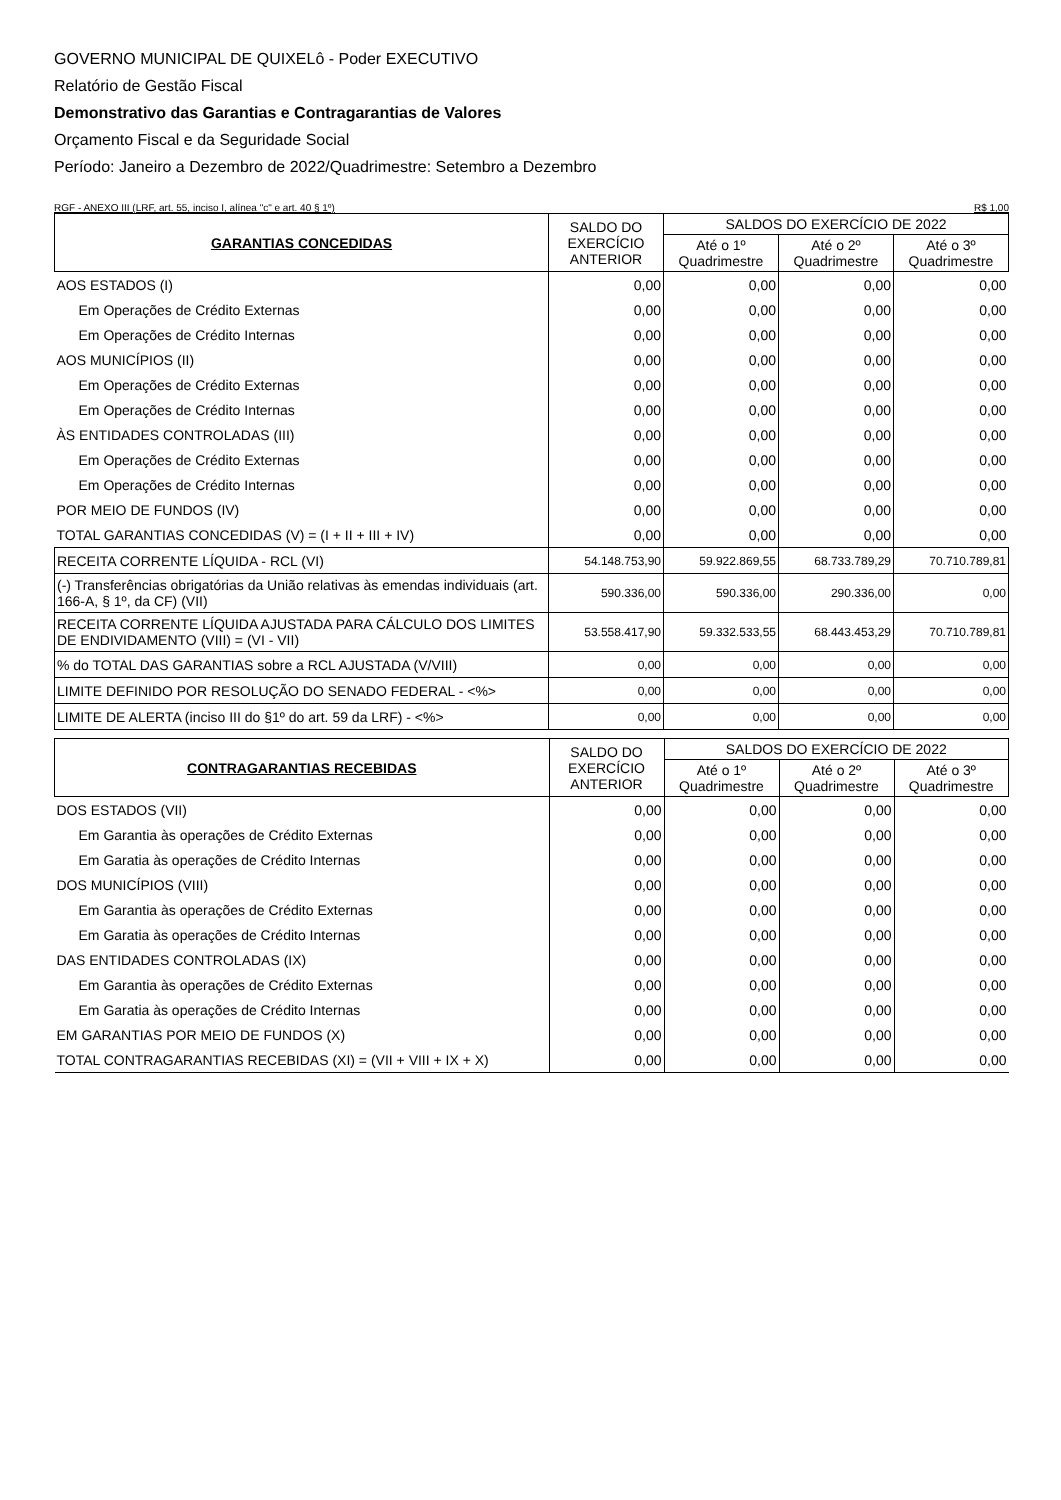GOVERNO MUNICIPAL DE QUIXELô - Poder EXECUTIVO
Relatório de Gestão Fiscal
Demonstrativo das Garantias e Contragarantias de Valores
Orçamento Fiscal e da Seguridade Social
Período: Janeiro a Dezembro de 2022/Quadrimestre: Setembro a Dezembro
RGF - ANEXO III (LRF, art. 55, inciso I, alínea "c" e art. 40 § 1º) R$ 1,00
| GARANTIAS CONCEDIDAS | SALDO DO EXERCÍCIO ANTERIOR | SALDOS DO EXERCÍCIO DE 2022 | | |
| --- | --- | --- | --- | --- |
| | | Até o 1º Quadrimestre | Até o 2º Quadrimestre | Até o 3º Quadrimestre |
| AOS ESTADOS (I) | 0,00 | 0,00 | 0,00 | 0,00 |
| Em Operações de Crédito Externas | 0,00 | 0,00 | 0,00 | 0,00 |
| Em Operações de Crédito Internas | 0,00 | 0,00 | 0,00 | 0,00 |
| AOS MUNICÍPIOS (II) | 0,00 | 0,00 | 0,00 | 0,00 |
| Em Operações de Crédito Externas | 0,00 | 0,00 | 0,00 | 0,00 |
| Em Operações de Crédito Internas | 0,00 | 0,00 | 0,00 | 0,00 |
| ÀS ENTIDADES CONTROLADAS (III) | 0,00 | 0,00 | 0,00 | 0,00 |
| Em Operações de Crédito Externas | 0,00 | 0,00 | 0,00 | 0,00 |
| Em Operações de Crédito Internas | 0,00 | 0,00 | 0,00 | 0,00 |
| POR MEIO DE FUNDOS (IV) | 0,00 | 0,00 | 0,00 | 0,00 |
| TOTAL GARANTIAS CONCEDIDAS (V) = (I + II + III + IV) | 0,00 | 0,00 | 0,00 | 0,00 |
| RECEITA CORRENTE LÍQUIDA - RCL (VI) | 54.148.753,90 | 59.922.869,55 | 68.733.789,29 | 70.710.789,81 |
| (-) Transferências obrigatórias da União relativas às emendas individuais (art. 166-A, § 1º, da CF) (VII) | 590.336,00 | 590.336,00 | 290.336,00 | 0,00 |
| RECEITA CORRENTE LÍQUIDA AJUSTADA PARA CÁLCULO DOS LIMITES DE ENDIVIDAMENTO (VIII) = (VI - VII) | 53.558.417,90 | 59.332.533,55 | 68.443.453,29 | 70.710.789,81 |
| % do TOTAL DAS GARANTIAS sobre a RCL AJUSTADA (V/VIII) | 0,00 | 0,00 | 0,00 | 0,00 |
| LIMITE DEFINIDO POR RESOLUÇÃO DO SENADO FEDERAL - <%> | 0,00 | 0,00 | 0,00 | 0,00 |
| LIMITE DE ALERTA (inciso III do §1º do art. 59 da LRF) - <%> | 0,00 | 0,00 | 0,00 | 0,00 |
| CONTRAGARANTIAS RECEBIDAS | SALDO DO EXERCÍCIO ANTERIOR | SALDOS DO EXERCÍCIO DE 2022 | | |
| --- | --- | --- | --- | --- |
| | | Até o 1º Quadrimestre | Até o 2º Quadrimestre | Até o 3º Quadrimestre |
| DOS ESTADOS (VII) | 0,00 | 0,00 | 0,00 | 0,00 |
| Em Garantia às operações de Crédito Externas | 0,00 | 0,00 | 0,00 | 0,00 |
| Em Garatia às operações de Crédito Internas | 0,00 | 0,00 | 0,00 | 0,00 |
| DOS MUNICÍPIOS (VIII) | 0,00 | 0,00 | 0,00 | 0,00 |
| Em Garantia às operações de Crédito Externas | 0,00 | 0,00 | 0,00 | 0,00 |
| Em Garatia às operações de Crédito Internas | 0,00 | 0,00 | 0,00 | 0,00 |
| DAS ENTIDADES CONTROLADAS (IX) | 0,00 | 0,00 | 0,00 | 0,00 |
| Em Garantia às operações de Crédito Externas | 0,00 | 0,00 | 0,00 | 0,00 |
| Em Garatia às operações de Crédito Internas | 0,00 | 0,00 | 0,00 | 0,00 |
| EM GARANTIAS POR MEIO DE FUNDOS (X) | 0,00 | 0,00 | 0,00 | 0,00 |
| TOTAL CONTRAGARANTIAS RECEBIDAS (XI) = (VII + VIII + IX + X) | 0,00 | 0,00 | 0,00 | 0,00 |